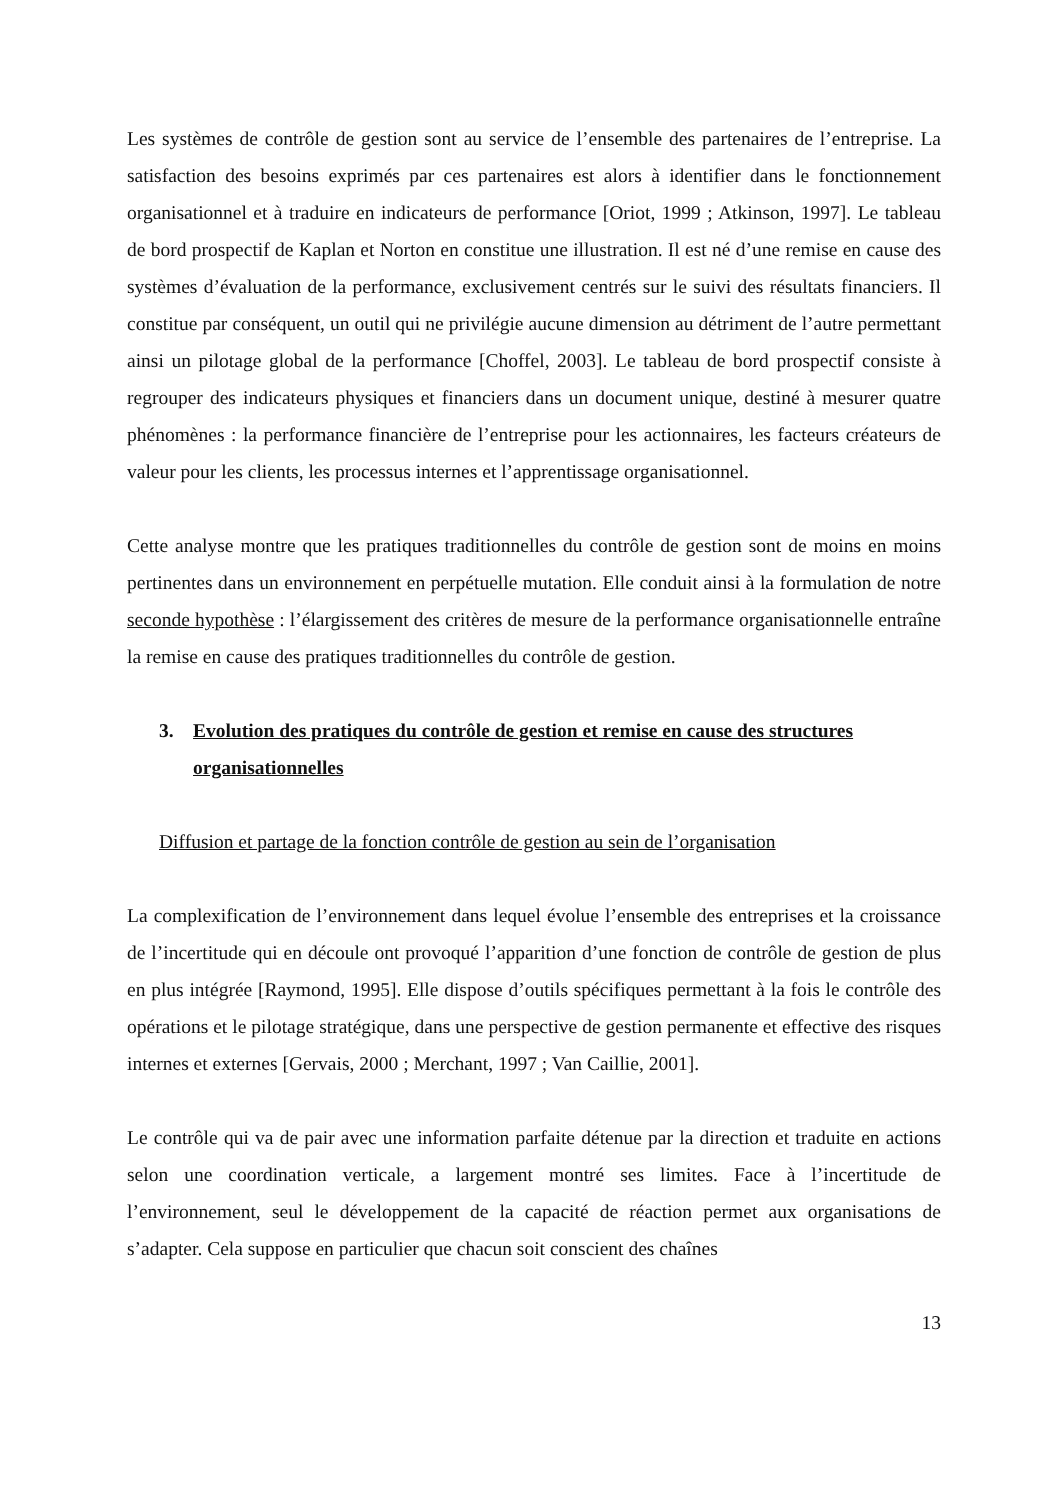Les systèmes de contrôle de gestion sont au service de l’ensemble des partenaires de l’entreprise. La satisfaction des besoins exprimés par ces partenaires est alors à identifier dans le fonctionnement organisationnel et à traduire en indicateurs de performance [Oriot, 1999 ; Atkinson, 1997]. Le tableau de bord prospectif de Kaplan et Norton en constitue une illustration. Il est né d’une remise en cause des systèmes d’évaluation de la performance, exclusivement centrés sur le suivi des résultats financiers. Il constitue par conséquent, un outil qui ne privilégie aucune dimension au détriment de l’autre permettant ainsi un pilotage global de la performance [Choffel, 2003]. Le tableau de bord prospectif consiste à regrouper des indicateurs physiques et financiers dans un document unique, destiné à mesurer quatre phénomènes : la performance financière de l’entreprise pour les actionnaires, les facteurs créateurs de valeur pour les clients, les processus internes et l’apprentissage organisationnel.
Cette analyse montre que les pratiques traditionnelles du contrôle de gestion sont de moins en moins pertinentes dans un environnement en perpétuelle mutation. Elle conduit ainsi à la formulation de notre seconde hypothèse : l’élargissement des critères de mesure de la performance organisationnelle entraîne la remise en cause des pratiques traditionnelles du contrôle de gestion.
3. Evolution des pratiques du contrôle de gestion et remise en cause des structures organisationnelles
Diffusion et partage de la fonction contrôle de gestion au sein de l’organisation
La complexification de l’environnement dans lequel évolue l’ensemble des entreprises et la croissance de l’incertitude qui en découle ont provoqué l’apparition d’une fonction de contrôle de gestion de plus en plus intégrée [Raymond, 1995]. Elle dispose d’outils spécifiques permettant à la fois le contrôle des opérations et le pilotage stratégique, dans une perspective de gestion permanente et effective des risques internes et externes [Gervais, 2000 ; Merchant, 1997 ; Van Caillie, 2001].
Le contrôle qui va de pair avec une information parfaite détenue par la direction et traduite en actions selon une coordination verticale, a largement montré ses limites. Face à l’incertitude de l’environnement, seul le développement de la capacité de réaction permet aux organisations de s’adapter. Cela suppose en particulier que chacun soit conscient des chaînes
13